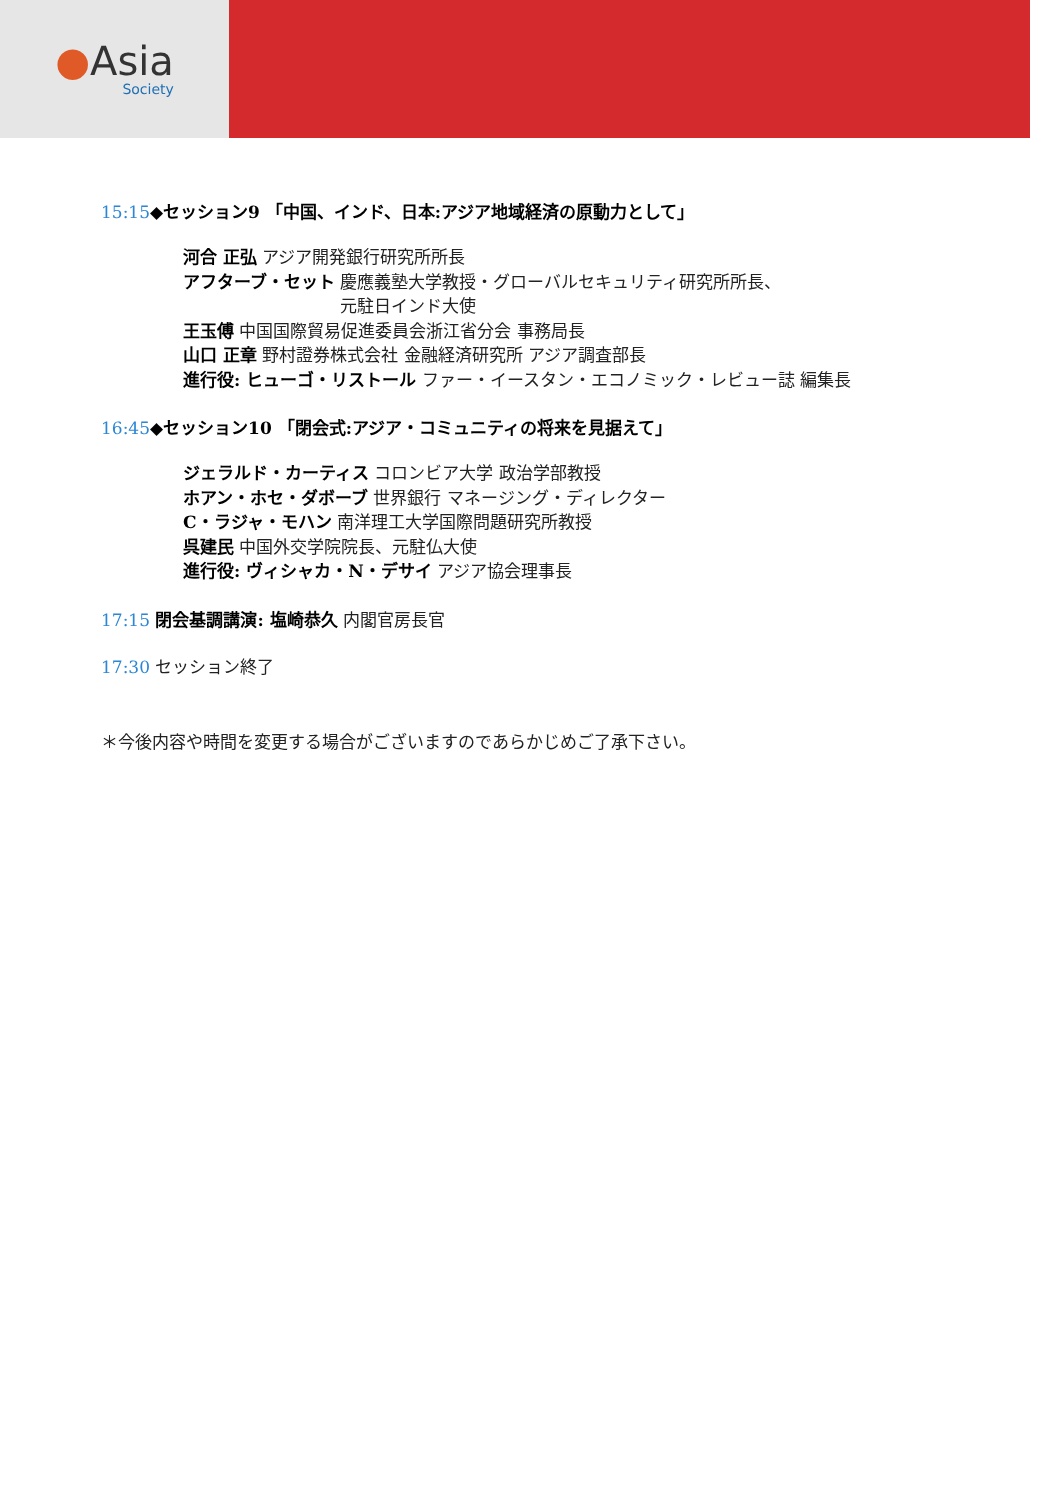●Asia
Society
15:15◆セッション9 「中国、インド、日本:アジア地域経済の原動力として」
河合 正弘 アジア開発銀行研究所所長
アフターブ・セット 慶應義塾大学教授・グローバルセキュリティ研究所所長、
元駐日インド大使
王玉傅 中国国際貿易促進委員会浙江省分会 事務局長
山口 正章 野村證券株式会社 金融経済研究所 アジア調査部長
進行役: ヒューゴ・リストール ファー・イースタン・エコノミック・レビュー誌 編集長
16:45◆セッション10 「閉会式:アジア・コミュニティの将来を見据えて」
ジェラルド・カーティス コロンビア大学 政治学部教授
ホアン・ホセ・ダボーブ 世界銀行 マネージング・ディレクター
C・ラジャ・モハン 南洋理工大学国際問題研究所教授
呉建民 中国外交学院院長、元駐仏大使
進行役: ヴィシャカ・N・デサイ アジア協会理事長
17:15 閉会基調講演: 塩崎恭久 内閣官房長官
17:30 セッション終了
＊今後内容や時間を変更する場合がございますのであらかじめご了承下さい。